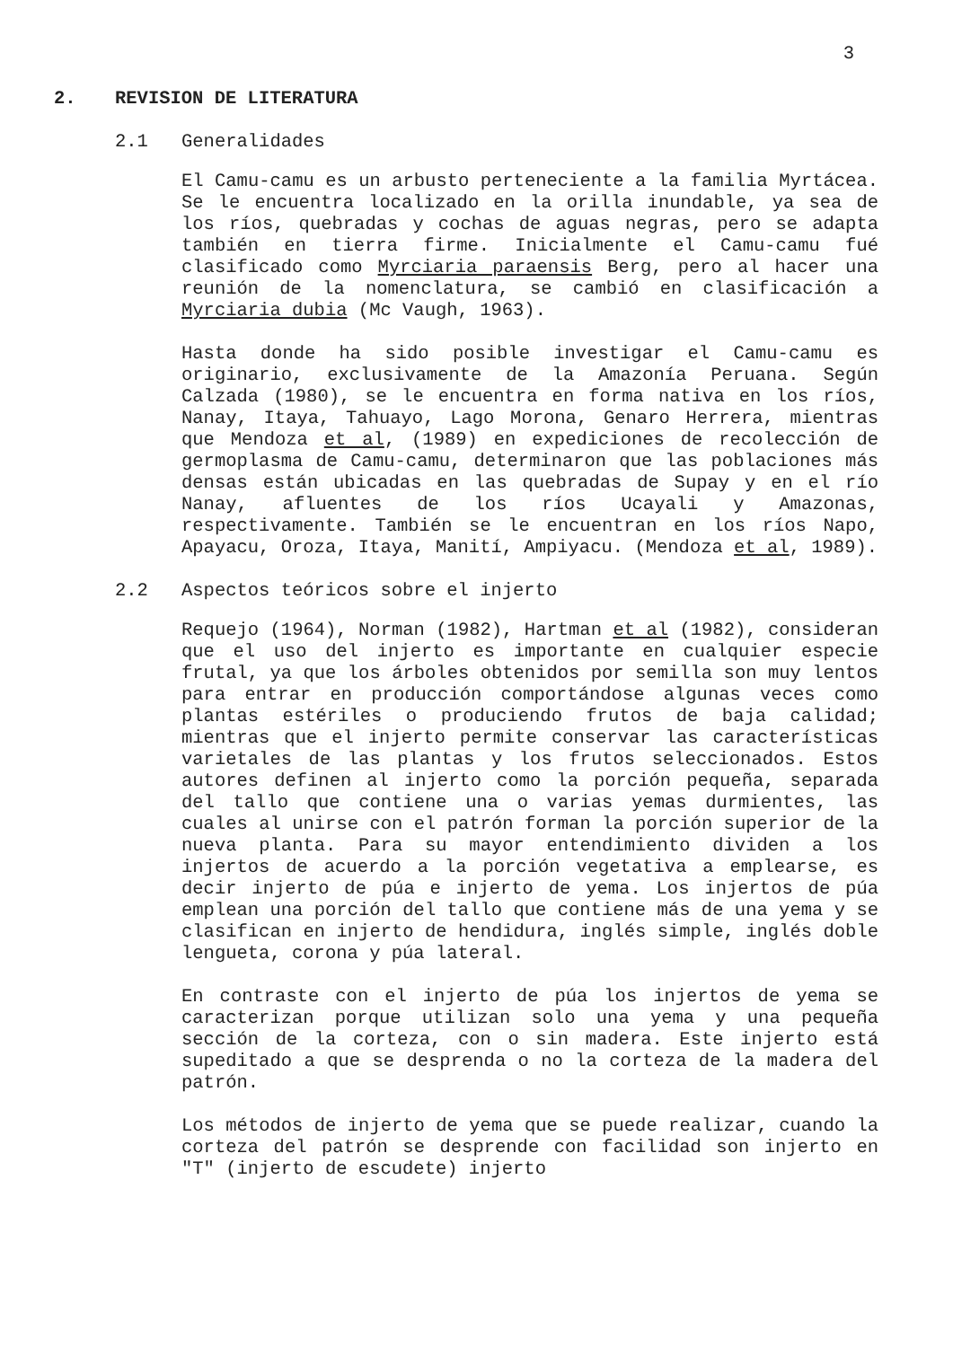3
2. REVISION DE LITERATURA
2.1 Generalidades
El Camu-camu es un arbusto perteneciente a la familia Myrtácea. Se le encuentra localizado en la orilla inundable, ya sea de los ríos, quebradas y cochas de aguas negras, pero se adapta también en tierra firme. Inicialmente el Camu-camu fué clasificado como Myrciaria paraensis Berg, pero al hacer una reunión de la nomenclatura, se cambió en clasificación a Myrciaria dubia (Mc Vaugh, 1963).
Hasta donde ha sido posible investigar el Camu-camu es originario, exclusivamente de la Amazonía Peruana. Según Calzada (1980), se le encuentra en forma nativa en los ríos, Nanay, Itaya, Tahuayo, Lago Morona, Genaro Herrera, mientras que Mendoza et al, (1989) en expediciones de recolección de germoplasma de Camu-camu, determinaron que las poblaciones más densas están ubicadas en las quebradas de Supay y en el río Nanay, afluentes de los ríos Ucayali y Amazonas, respectivamente. También se le encuentran en los ríos Napo, Apayacu, Oroza, Itaya, Manití, Ampiyacu. (Mendoza et al, 1989).
2.2 Aspectos teóricos sobre el injerto
Requejo (1964), Norman (1982), Hartman et al (1982), consideran que el uso del injerto es importante en cualquier especie frutal, ya que los árboles obtenidos por semilla son muy lentos para entrar en producción comportándose algunas veces como plantas estériles o produciendo frutos de baja calidad; mientras que el injerto permite conservar las características varietales de las plantas y los frutos seleccionados. Estos autores definen al injerto como la porción pequeña, separada del tallo que contiene una o varias yemas durmientes, las cuales al unirse con el patrón forman la porción superior de la nueva planta. Para su mayor entendimiento dividen a los injertos de acuerdo a la porción vegetativa a emplearse, es decir injerto de púa e injerto de yema. Los injertos de púa emplean una porción del tallo que contiene más de una yema y se clasifican en injerto de hendidura, inglés simple, inglés doble lengueta, corona y púa lateral.
En contraste con el injerto de púa los injertos de yema se caracterizan porque utilizan solo una yema y una pequeña sección de la corteza, con o sin madera. Este injerto está supeditado a que se desprenda o no la corteza de la madera del patrón.
Los métodos de injerto de yema que se puede realizar, cuando la corteza del patrón se desprende con facilidad son injerto en "T" (injerto de escudete) injerto